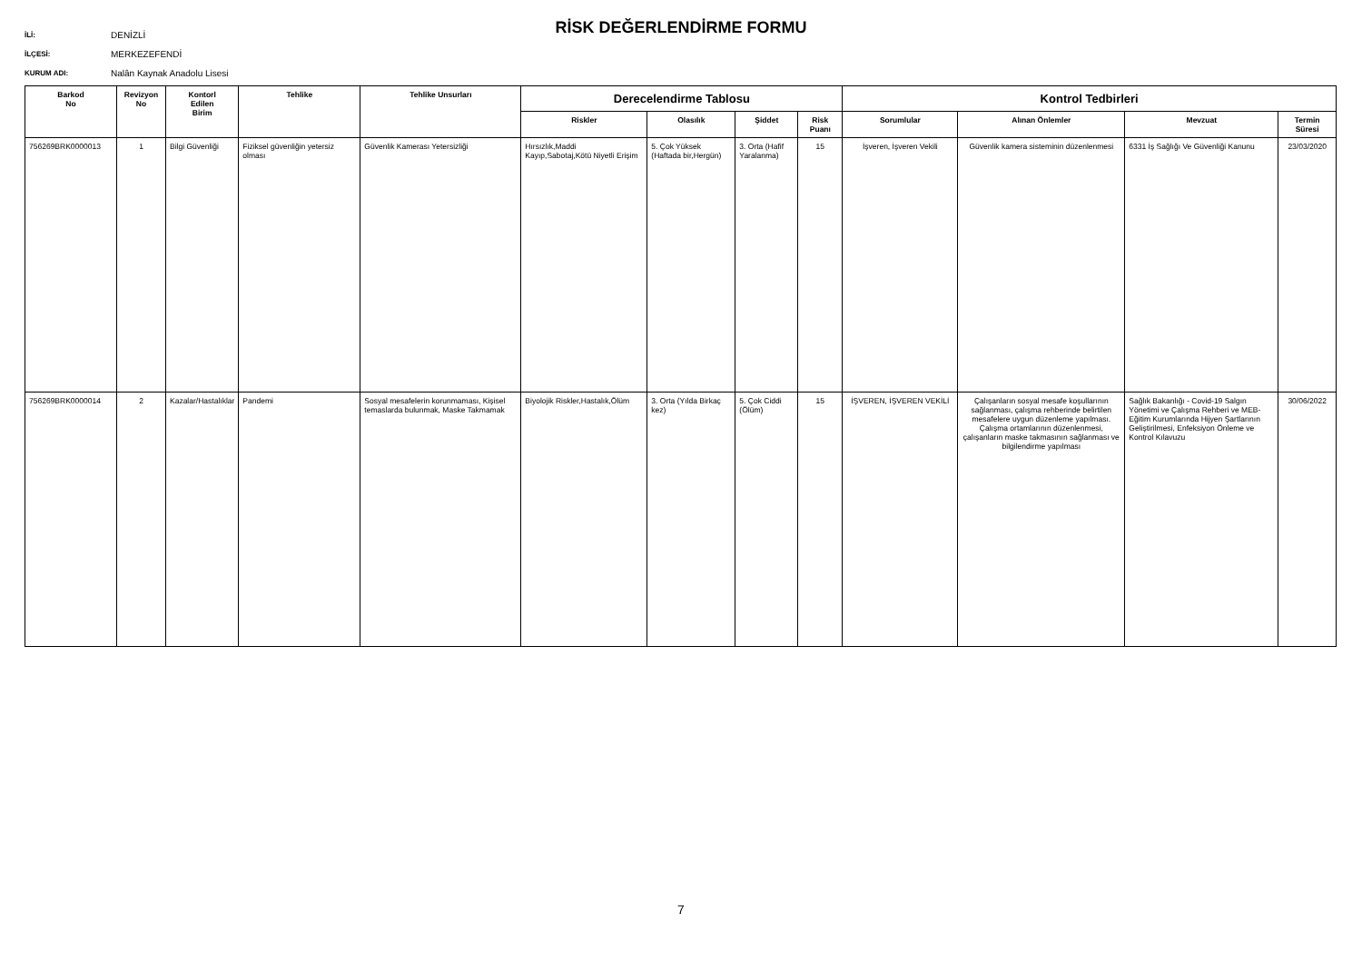İLİ: DENİZLİ
İLÇESİ: MERKEZEFENDİ
KURUM ADI: Nalân Kaynak Anadolu Lisesi
RİSK DEĞERLENDİRME FORMU
| Barkod No | Revizyon No | Kontorl Edilen Birim | Tehlike | Tehlike Unsurları | Derecelendirme Tablosu | | | | Kontrol Tedbirleri | | | |
| --- | --- | --- | --- | --- | --- | --- | --- | --- | --- | --- | --- | --- |
| | | | | | Riskler | Olasılık | Şiddet | Risk Puanı | Sorumlular | Alınan Önlemler | Mevzuat | Termin Süresi |
| 756269BRK0000013 | 1 | Bilgi Güvenliği | Fiziksel güvenliğin yetersiz olması | Güvenlik Kamerası Yetersizliği | Hırsızlık,Maddi Kayıp,Sabotaj,Kötü Niyetli Erişim | 5. Çok Yüksek (Haftada bir,Hergün) | 3. Orta (Hafif Yaralanma) | 15 | İşveren, İşveren Vekili | Güvenlik kamera sisteminin düzenlenmesi | 6331 İş Sağlığı Ve Güvenliği Kanunu | 23/03/2020 |
| 756269BRK0000014 | 2 | Kazalar/Hastalıklar | Pandemi | Sosyal mesafelerin korunmaması, Kişisel temaslarda bulunmak, Maske Takmamak | Biyolojik Riskler,Hastalık,Ölüm | 3. Orta (Yılda Birkaç kez) | 5. Çok Ciddi (Ölüm) | 15 | İŞVEREN, İŞVEREN VEKİLİ | Çalışanların sosyal mesafe koşullarının sağlanması, çalışma rehberinde belirtilen mesafelere uygun düzenleme yapılması. Çalışma ortamlarının düzenlenmesi, çalışanların maske takmasının sağlanması ve bilgilendirme yapılması | Sağlık Bakanlığı - Covid-19 Salgın Yönetimi ve Çalışma Rehberi ve MEB-Eğitim Kurumlarında Hijyen Şartlarının Geliştirilmesi, Enfeksiyon Önleme ve Kontrol Kılavuzu | 30/06/2022 |
7